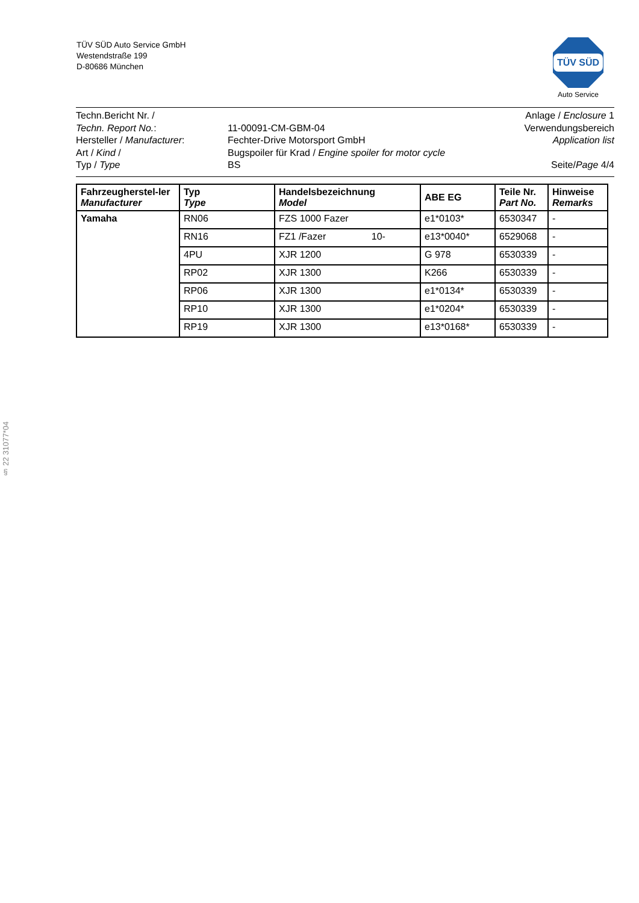TÜV SÜD Auto Service GmbH
Westendstraße 199
D-80686 München
TÜV SÜD
Auto Service
Techn.Bericht Nr. /
Techn. Report No.:
Hersteller / Manufacturer:
Art / Kind /
Typ / Type
11-00091-CM-GBM-04
Fechter-Drive Motorsport GmbH
Bugspoiler für Krad / Engine spoiler for motor cycle
BS
Anlage / Enclosure 1
Verwendungsbereich
Application list
Seite/Page 4/4
| Fahrzeugherstel-ler Manufacturer | Typ Type | Handelsbezeichnung Model | ABE EG | Teile Nr. Part No. | Hinweise Remarks |
| --- | --- | --- | --- | --- | --- |
| Yamaha | RN06 | FZS 1000 Fazer | e1*0103* | 6530347 | - |
| | RN16 | FZ1 /Fazer 10- | e13*0040* | 6529068 | - |
| | 4PU | XJR 1200 | G 978 | 6530339 | - |
| | RP02 | XJR 1300 | K266 | 6530339 | - |
| | RP06 | XJR 1300 | e1*0134* | 6530339 | - |
| | RP10 | XJR 1300 | e1*0204* | 6530339 | - |
| | RP19 | XJR 1300 | e13*0168* | 6530339 | - |
§ 22 31077*04